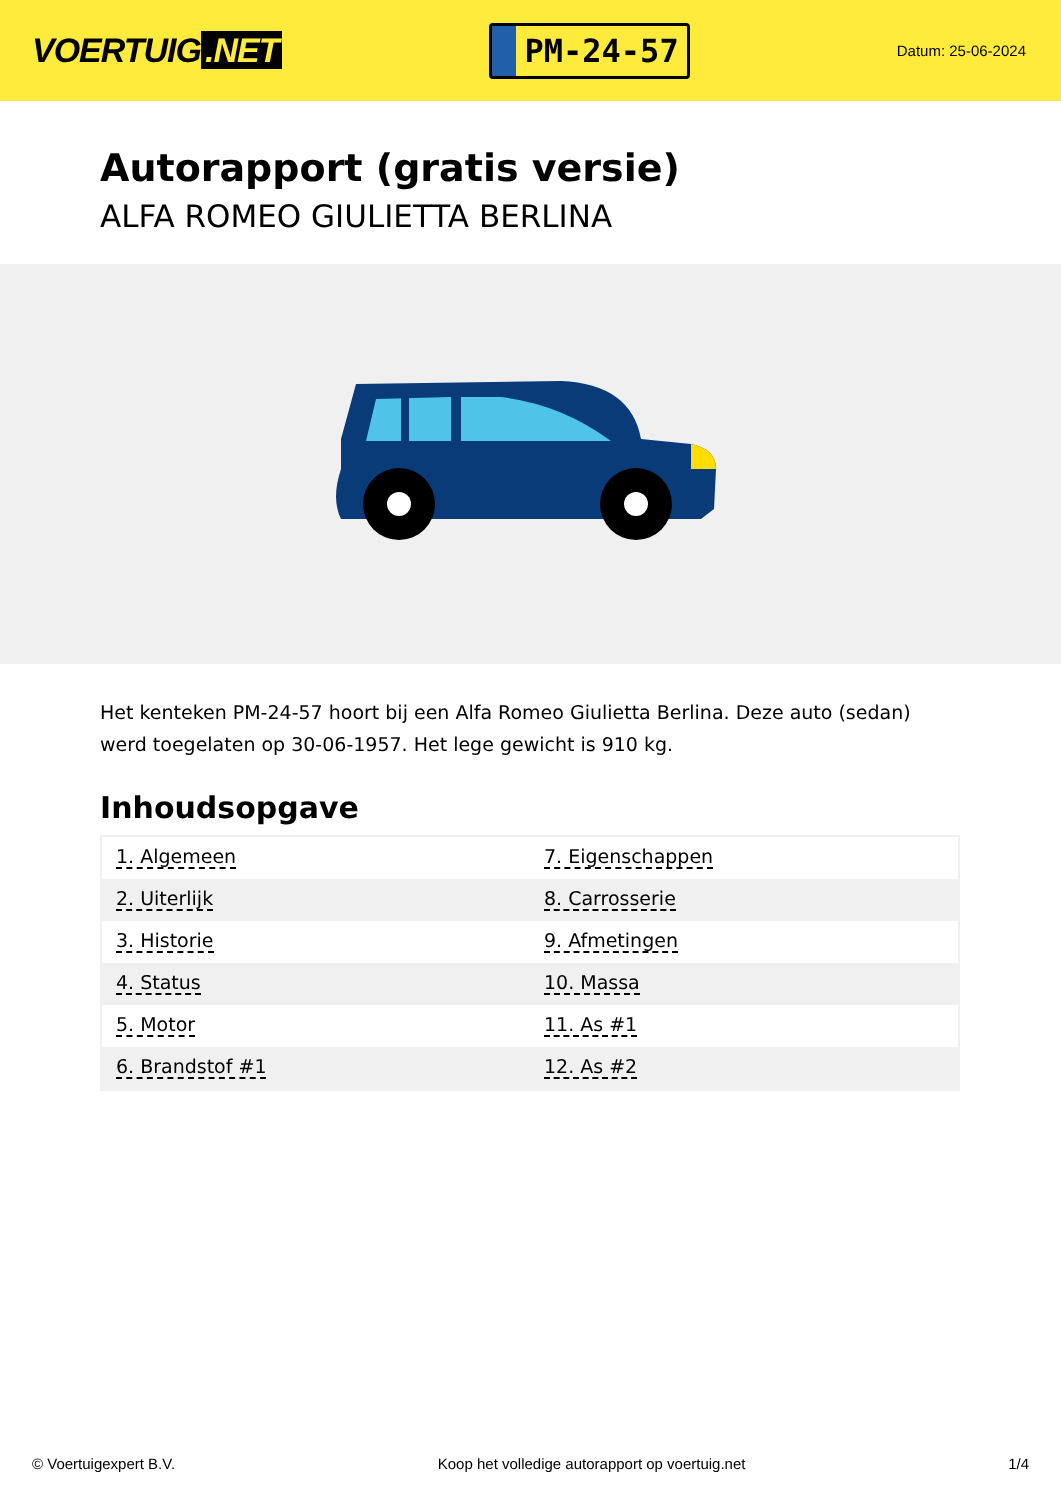VOERTUIG.NET
PM-24-57
Datum: 25-06-2024
Autorapport (gratis versie)
ALFA ROMEO GIULIETTA BERLINA
Het kenteken PM-24-57 hoort bij een Alfa Romeo Giulietta Berlina. Deze auto (sedan) werd toegelaten op 30-06-1957. Het lege gewicht is 910 kg.
Inhoudsopgave
| 1. Algemeen | 7. Eigenschappen |
| 2. Uiterlijk | 8. Carrosserie |
| 3. Historie | 9. Afmetingen |
| 4. Status | 10. Massa |
| 5. Motor | 11. As #1 |
| 6. Brandstof #1 | 12. As #2 |
© Voertuigexpert B.V. Koop het volledige autorapport op voertuig.net
1/4